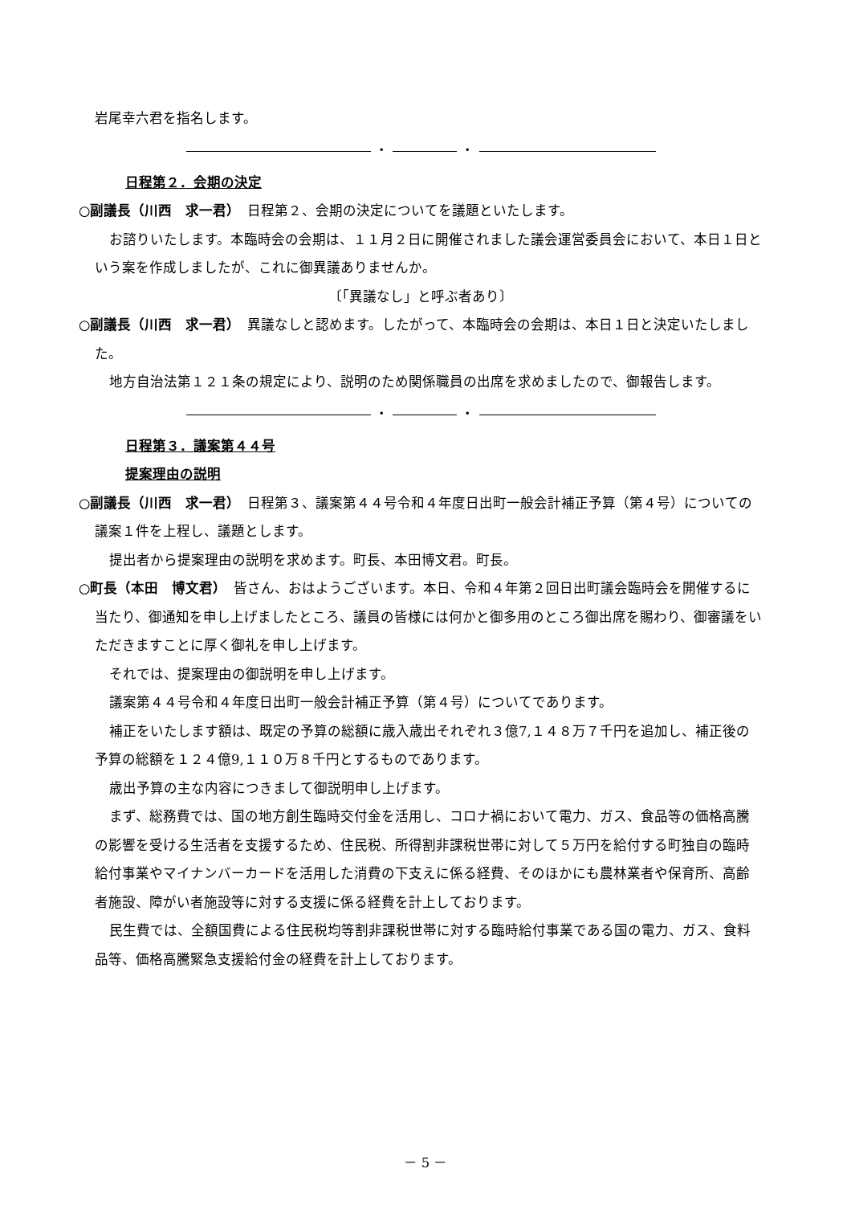岩尾幸六君を指名します。
・ ・
日程第２．会期の決定
○副議長（川西　求一君）　日程第２、会期の決定についてを議題といたします。
お諮りいたします。本臨時会の会期は、１１月２日に開催されました議会運営委員会において、本日１日という案を作成しましたが、これに御異議ありませんか。
〔「異議なし」と呼ぶ者あり〕
○副議長（川西　求一君）　異議なしと認めます。したがって、本臨時会の会期は、本日１日と決定いたしました。
地方自治法第１２１条の規定により、説明のため関係職員の出席を求めましたので、御報告します。
・ ・
日程第３．議案第４４号
提案理由の説明
○副議長（川西　求一君）　日程第３、議案第４４号令和４年度日出町一般会計補正予算（第４号）についての議案１件を上程し、議題とします。
提出者から提案理由の説明を求めます。町長、本田博文君。町長。
○町長（本田　博文君）　皆さん、おはようございます。本日、令和４年第２回日出町議会臨時会を開催するに当たり、御通知を申し上げましたところ、議員の皆様には何かと御多用のところ御出席を賜わり、御審議をいただきますことに厚く御礼を申し上げます。
それでは、提案理由の御説明を申し上げます。
議案第４４号令和４年度日出町一般会計補正予算（第４号）についてであります。
補正をいたします額は、既定の予算の総額に歳入歳出それぞれ３億7,１４８万７千円を追加し、補正後の予算の総額を１２４億9,１１０万８千円とするものであります。
歳出予算の主な内容につきまして御説明申し上げます。
まず、総務費では、国の地方創生臨時交付金を活用し、コロナ禍において電力、ガス、食品等の価格高騰の影響を受ける生活者を支援するため、住民税、所得割非課税世帯に対して５万円を給付する町独自の臨時給付事業やマイナンバーカードを活用した消費の下支えに係る経費、そのほかにも農林業者や保育所、高齢者施設、障がい者施設等に対する支援に係る経費を計上しております。
民生費では、全額国費による住民税均等割非課税世帯に対する臨時給付事業である国の電力、ガス、食料品等、価格高騰緊急支援給付金の経費を計上しております。
－ 5 －